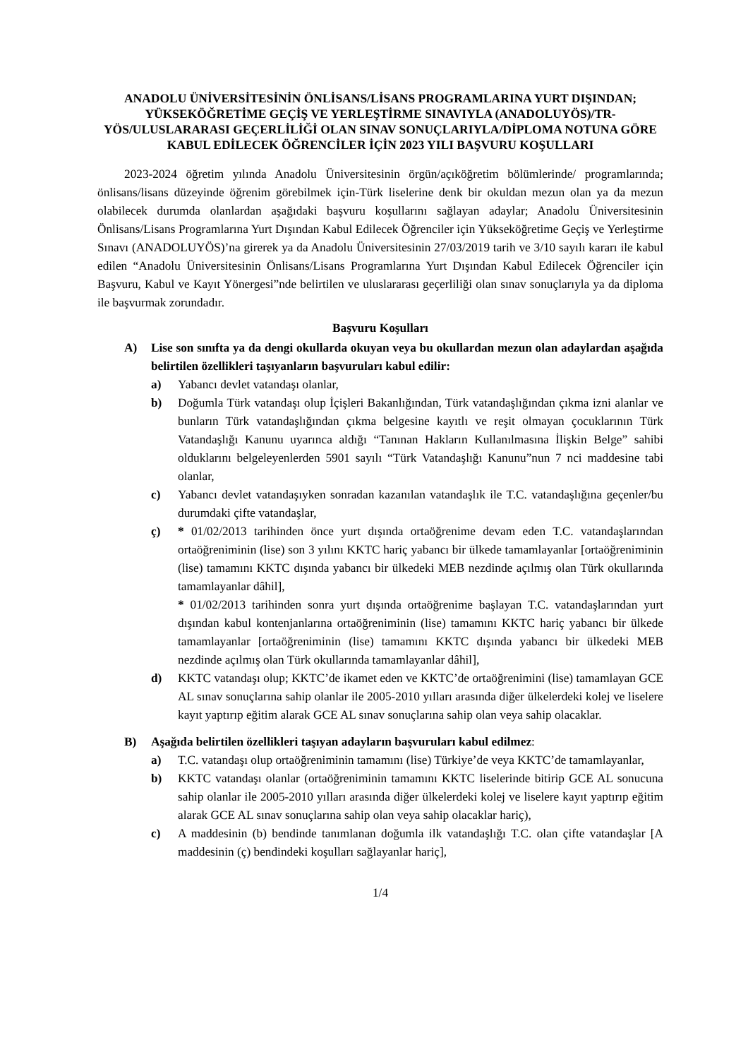ANADOLU ÜNİVERSİTESİNİN ÖNLİSANS/LİSANS PROGRAMLARINA YURT DIŞINDAN; YÜKSEKÖĞRETİME GEÇİŞ VE YERLEŞTİRME SINAVIYLA (ANADOLUYÖS)/TR-YÖS/ULUSLARARASI GEÇERLİLİĞİ OLAN SINAV SONUÇLARIYLA/DİPLOMA NOTUNA GÖRE KABUL EDİLECEK ÖĞRENCİLER İÇİN 2023 YILI BAŞVURU KOŞULLARI
2023-2024 öğretim yılında Anadolu Üniversitesinin örgün/açıköğretim bölümlerinde/ programlarında; önlisans/lisans düzeyinde öğrenim görebilmek için-Türk liselerine denk bir okuldan mezun olan ya da mezun olabilecek durumda olanlardan aşağıdaki başvuru koşullarını sağlayan adaylar; Anadolu Üniversitesinin Önlisans/Lisans Programlarına Yurt Dışından Kabul Edilecek Öğrenciler için Yükseköğretime Geçiş ve Yerleştirme Sınavı (ANADOLUYÖS)’na girerek ya da Anadolu Üniversitesinin 27/03/2019 tarih ve 3/10 sayılı kararı ile kabul edilen “Anadolu Üniversitesinin Önlisans/Lisans Programlarına Yurt Dışından Kabul Edilecek Öğrenciler için Başvuru, Kabul ve Kayıt Yönergesi”nde belirtilen ve uluslararası geçerliliği olan sınav sonuçlarıyla ya da diploma ile başvurmak zorundadır.
Başvuru Koşulları
A) Lise son sınıfta ya da dengi okullarda okuyan veya bu okullardan mezun olan adaylardan aşağıda belirtilen özellikleri taşıyanların başvuruları kabul edilir:
a) Yabancı devlet vatandaşı olanlar,
b) Doğumla Türk vatandaşı olup İçişleri Bakanlığından, Türk vatandaşlığından çıkma izni alanlar ve bunların Türk vatandaşlığından çıkma belgesine kayıtlı ve reşit olmayan çocuklarının Türk Vatandaşlığı Kanunu uyarınca aldığı “Tanınan Hakların Kullanılmasına İlişkin Belge” sahibi olduklarını belgeleyenlerden 5901 sayılı “Türk Vatandaşlığı Kanunu”nun 7 nci maddesine tabi olanlar,
c) Yabancı devlet vatandaşıyken sonradan kazanılan vatandaşlık ile T.C. vatandaşlığına geçenler/bu durumdaki çifte vatandaşlar,
ç) * 01/02/2013 tarihinden önce yurt dışında ortaöğrenime devam eden T.C. vatandaşlarından ortaöğreniminin (lise) son 3 yılını KKTC hariç yabancı bir ülkede tamamlayanlar [ortaöğreniminin (lise) tamamını KKTC dışında yabancı bir ülkedeki MEB nezdinde açılmış olan Türk okullarında tamamlayanlar dâhil],
* 01/02/2013 tarihinden sonra yurt dışında ortaöğrenime başlayan T.C. vatandaşlarından yurt dışından kabul kontenjanlarına ortaöğreniminin (lise) tamamını KKTC hariç yabancı bir ülkede tamamlayanlar [ortaöğreniminin (lise) tamamını KKTC dışında yabancı bir ülkedeki MEB nezdinde açılmış olan Türk okullarında tamamlayanlar dâhil],
d) KKTC vatandaşı olup; KKTC’de ikamet eden ve KKTC’de ortaöğrenimini (lise) tamamlayan GCE AL sınav sonuçlarına sahip olanlar ile 2005-2010 yılları arasında diğer ülkelerdeki kolej ve liselere kayıt yaptırıp eğitim alarak GCE AL sınav sonuçlarına sahip olan veya sahip olacaklar.
B) Aşağıda belirtilen özellikleri taşıyan adayların başvuruları kabul edilmez:
a) T.C. vatandaşı olup ortaöğreniminin tamamını (lise) Türkiye’de veya KKTC’de tamamlayanlar,
b) KKTC vatandaşı olanlar (ortaöğreniminin tamamını KKTC liselerinde bitirip GCE AL sonucuna sahip olanlar ile 2005-2010 yılları arasında diğer ülkelerdeki kolej ve liselere kayıt yaptırıp eğitim alarak GCE AL sınav sonuçlarına sahip olan veya sahip olacaklar hariç),
c) A maddesinin (b) bendinde tanımlanan doğumla ilk vatandaşlığı T.C. olan çifte vatandaşlar [A maddesinin (ç) bendindeki koşulları sağlayanlar hariç],
1/4